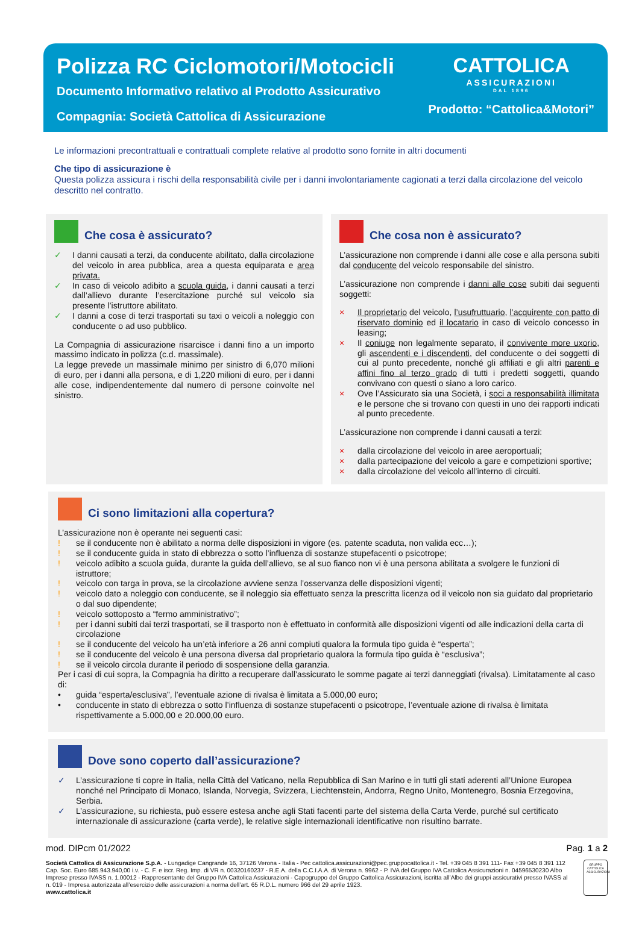Polizza RC Ciclomotori/Motocicli
Documento Informativo relativo al Prodotto Assicurativo
Compagnia: Società Cattolica di Assicurazione
CATTOLICA
ASSICURAZIONI
DAL 1896
Prodotto: “Cattolica&Motori”
Le informazioni precontrattuali e contrattuali complete relative al prodotto sono fornite in altri documenti
Che tipo di assicurazione è
Questa polizza assicura i rischi della responsabilità civile per i danni involontariamente cagionati a terzi dalla circolazione del veicolo descritto nel contratto.
Che cosa è assicurato?
✓ I danni causati a terzi, da conducente abilitato, dalla circolazione del veicolo in area pubblica, area a questa equiparata e area privata.
✓ In caso di veicolo adibito a scuola guida, i danni causati a terzi dall’allievo durante l’esercitazione purché sul veicolo sia presente l’istruttore abilitato.
✓ I danni a cose di terzi trasportati su taxi o veicoli a noleggio con conducente o ad uso pubblico.
La Compagnia di assicurazione risarcisce i danni fino a un importo massimo indicato in polizza (c.d. massimale).
La legge prevede un massimale minimo per sinistro di 6,070 milioni di euro, per i danni alla persona, e di 1,220 milioni di euro, per i danni alle cose, indipendentemente dal numero di persone coinvolte nel sinistro.
Che cosa non è assicurato?
L’assicurazione non comprende i danni alle cose e alla persona subiti dal conducente del veicolo responsabile del sinistro.
L’assicurazione non comprende i danni alle cose subiti dai seguenti soggetti:
× Il proprietario del veicolo, l’usufruttuario, l’acquirente con patto di riservato dominio ed il locatario in caso di veicolo concesso in leasing;
× Il coniuge non legalmente separato, il convivente more uxorio, gli ascendenti e i discendenti, del conducente o dei soggetti di cui al punto precedente, nonché gli affiliati e gli altri parenti e affini fino al terzo grado di tutti i predetti soggetti, quando convivano con questi o siano a loro carico.
× Ove l’Assicurato sia una Società, i soci a responsabilità illimitata e le persone che si trovano con questi in uno dei rapporti indicati al punto precedente.
L’assicurazione non comprende i danni causati a terzi:
× dalla circolazione del veicolo in aree aeroportuali;
× dalla partecipazione del veicolo a gare e competizioni sportive;
× dalla circolazione del veicolo all’interno di circuiti.
Ci sono limitazioni alla copertura?
L’assicurazione non è operante nei seguenti casi:
! se il conducente non è abilitato a norma delle disposizioni in vigore (es. patente scaduta, non valida ecc…);
! se il conducente guida in stato di ebbrezza o sotto l’influenza di sostanze stupefacenti o psicotrope;
! veicolo adibito a scuola guida, durante la guida dell’allievo, se al suo fianco non vi è una persona abilitata a svolgere le funzioni di istruttore;
! veicolo con targa in prova, se la circolazione avviene senza l’osservanza delle disposizioni vigenti;
! veicolo dato a noleggio con conducente, se il noleggio sia effettuato senza la prescritta licenza od il veicolo non sia guidato dal proprietario o dal suo dipendente;
! veicolo sottoposto a “fermo amministrativo”;
! per i danni subiti dai terzi trasportati, se il trasporto non è effettuato in conformità alle disposizioni vigenti od alle indicazioni della carta di circolazione
! se il conducente del veicolo ha un’età inferiore a 26 anni compiuti qualora la formula tipo guida è “esperta”;
! se il conducente del veicolo è una persona diversa dal proprietario qualora la formula tipo guida è “esclusiva”;
! se il veicolo circola durante il periodo di sospensione della garanzia.
Per i casi di cui sopra, la Compagnia ha diritto a recuperare dall’assicurato le somme pagate ai terzi danneggiati (rivalsa). Limitatamente al caso di:
• guida “esperta/esclusiva”, l’eventuale azione di rivalsa è limitata a 5.000,00 euro;
• conducente in stato di ebbrezza o sotto l’influenza di sostanze stupefacenti o psicotrope, l’eventuale azione di rivalsa è limitata rispettivamente a 5.000,00 e 20.000,00 euro.
Dove sono coperto dall’assicurazione?
✓ L’assicurazione ti copre in Italia, nella Città del Vaticano, nella Repubblica di San Marino e in tutti gli stati aderenti all’Unione Europea nonché nel Principato di Monaco, Islanda, Norvegia, Svizzera, Liechtenstein, Andorra, Regno Unito, Montenegro, Bosnia Erzegovina, Serbia.
✓ L’assicurazione, su richiesta, può essere estesa anche agli Stati facenti parte del sistema della Carta Verde, purché sul certificato internazionale di assicurazione (carta verde), le relative sigle internazionali identificative non risultino barrate.
mod. DIPcm 01/2022 Pag. 1 a 2
Società Cattolica di Assicurazione S.p.A. - Lungadige Cangrande 16, 37126 Verona - Italia - Pec cattolica.assicurazioni@pec.gruppocattolica.it - Tel. +39 045 8 391 111- Fax +39 045 8 391 112 Cap. Soc. Euro 685.943.940,00 i.v. - C. F. e iscr. Reg. Imp. di VR n. 00320160237 - R.E.A. della C.C.I.A.A. di Verona n. 9962 - P. IVA del Gruppo IVA Cattolica Assicurazioni n. 04596530230 Albo Imprese presso IVASS n. 1.00012 - Rappresentante del Gruppo IVA Cattolica Assicurazioni - Capogruppo del Gruppo Cattolica Assicurazioni, iscritta all’Albo dei gruppi assicurativi presso IVASS al n. 019 - Impresa autorizzata all’esercizio delle assicurazioni a norma dell’art. 65 R.D.L. numero 966 del 29 aprile 1923.
www.cattolica.it
GRUPPO CATTOLICA ASSICURAZIONI